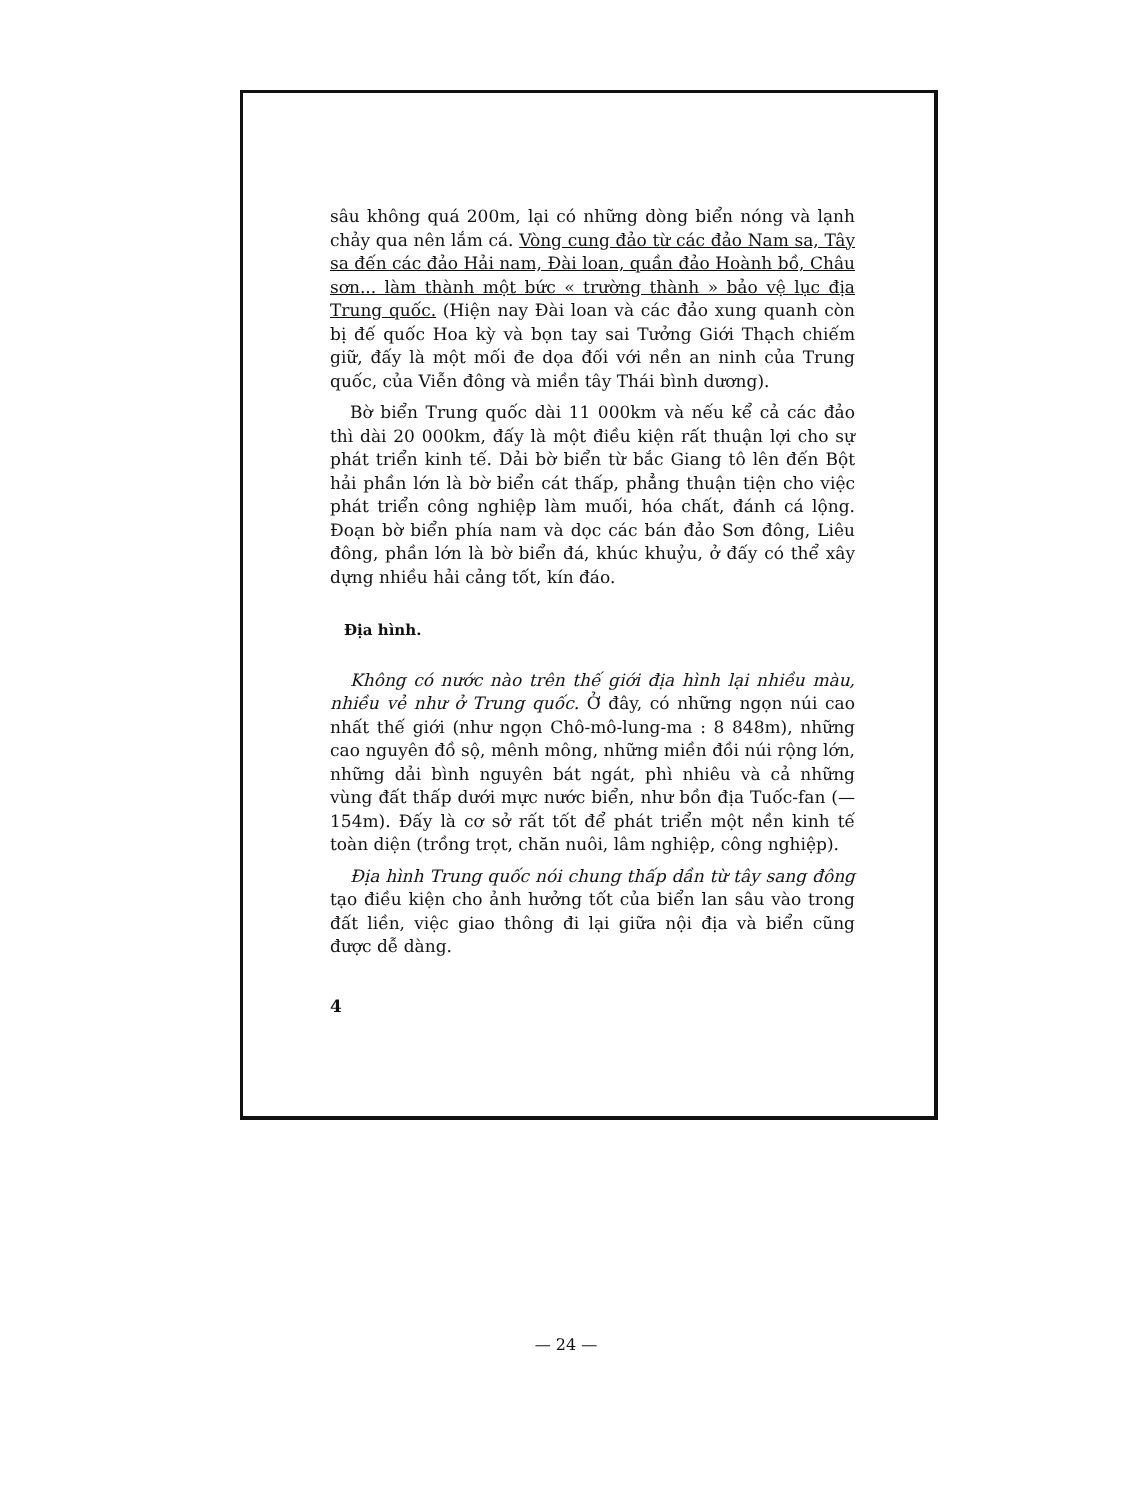sâu không quá 200m, lại có những dòng biển nóng và lạnh chảy qua nên lắm cá. Vòng cung đảo từ các đảo Nam sa, Tây sa đến các đảo Hải nam, Đài loan, quần đảo Hoành bồ, Châu sơn... làm thành một bức « trường thành » bảo vệ lục địa Trung quốc. (Hiện nay Đài loan và các đảo xung quanh còn bị đế quốc Hoa kỳ và bọn tay sai Tưởng Giới Thạch chiếm giữ, đấy là một mối đe dọa đối với nền an ninh của Trung quốc, của Viễn đông và miền tây Thái bình dương).
Bờ biển Trung quốc dài 11 000km và nếu kể cả các đảo thì dài 20 000km, đấy là một điều kiện rất thuận lợi cho sự phát triển kinh tế. Dải bờ biển từ bắc Giang tô lên đến Bột hải phần lớn là bờ biển cát thấp, phẳng thuận tiện cho việc phát triển công nghiệp làm muối, hóa chất, đánh cá lộng. Đoạn bờ biển phía nam và dọc các bán đảo Sơn đông, Liêu đông, phần lớn là bờ biển đá, khúc khuỷu, ở đấy có thể xây dựng nhiều hải cảng tốt, kín đáo.
Địa hình.
Không có nước nào trên thế giới địa hình lại nhiều màu, nhiều vẻ như ở Trung quốc. Ở đây, có những ngọn núi cao nhất thế giới (như ngọn Chô-mô-lung-ma : 8 848m), những cao nguyên đồ sộ, mênh mông, những miền đồi núi rộng lớn, những dải bình nguyên bát ngát, phì nhiêu và cả những vùng đất thấp dưới mực nước biển, như bồn địa Tuốc-fan (— 154m). Đấy là cơ sở rất tốt để phát triển một nền kinh tế toàn diện (trồng trọt, chăn nuôi, lâm nghiệp, công nghiệp).
Địa hình Trung quốc nói chung thấp dần từ tây sang đông tạo điều kiện cho ảnh hưởng tốt của biển lan sâu vào trong đất liền, việc giao thông đi lại giữa nội địa và biển cũng được dễ dàng.
4
— 24 —